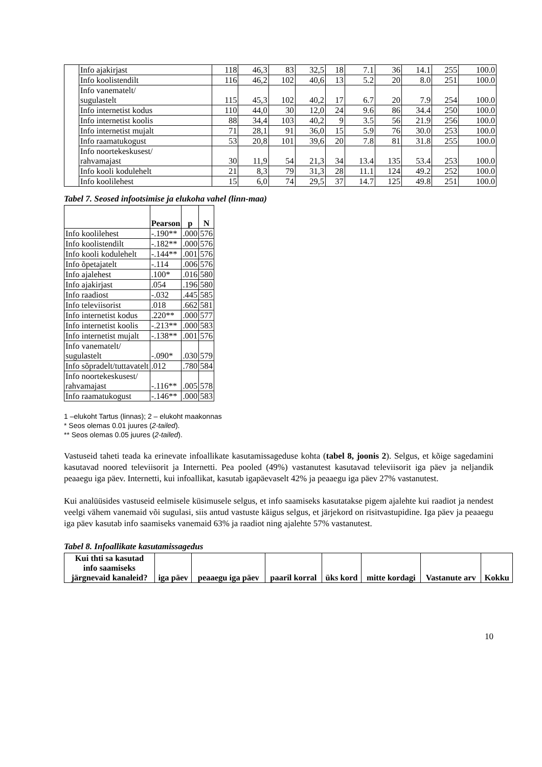| | Info ajakirjast | 118 | 46,3 | 83 | 32,5 | 18 | 7.1 | 36 | 14.1 | 255 | 100.0 |
| | Info koolistendilt | 116 | 46,2 | 102 | 40,6 | 13 | 5.2 | 20 | 8.0 | 251 | 100.0 |
| | Info vanematelt/ sugulastelt | 115 | 45,3 | 102 | 40,2 | 17 | 6.7 | 20 | 7.9 | 254 | 100.0 |
| | Info internetist kodus | 110 | 44,0 | 30 | 12,0 | 24 | 9.6 | 86 | 34.4 | 250 | 100.0 |
| | Info internetist koolis | 88 | 34,4 | 103 | 40,2 | 9 | 3.5 | 56 | 21.9 | 256 | 100.0 |
| | Info internetist mujalt | 71 | 28,1 | 91 | 36,0 | 15 | 5.9 | 76 | 30.0 | 253 | 100.0 |
| | Info raamatukogust | 53 | 20,8 | 101 | 39,6 | 20 | 7.8 | 81 | 31.8 | 255 | 100.0 |
| | Info noortekeskusest/ rahvamajast | 30 | 11,9 | 54 | 21,3 | 34 | 13.4 | 135 | 53.4 | 253 | 100.0 |
| | Info kooli kodulehelt | 21 | 8,3 | 79 | 31,3 | 28 | 11.1 | 124 | 49.2 | 252 | 100.0 |
| | Info koolilehest | 15 | 6,0 | 74 | 29,5 | 37 | 14.7 | 125 | 49.8 | 251 | 100.0 |
Tabel 7. Seosed infootsimise ja elukoha vahel (linn-maa)
| | Pearson | p | N |
| --- | --- | --- | --- |
| Info koolilehest | -.190** | .000 | 576 |
| Info koolistendilt | -.182** | .000 | 576 |
| Info kooli kodulehelt | -.144** | .001 | 576 |
| Info õpetajatelt | -.114 | .006 | 576 |
| Info ajalehest | .100* | .016 | 580 |
| Info ajakirjast | .054 | .196 | 580 |
| Info raadiost | -.032 | .445 | 585 |
| Info televiisorist | .018 | .662 | 581 |
| Info internetist kodus | .220** | .000 | 577 |
| Info internetist koolis | -.213** | .000 | 583 |
| Info internetist mujalt | -.138** | .001 | 576 |
| Info vanematelt/ sugulastelt | -.090* | .030 | 579 |
| Info sõpradelt/tuttavatelt | .012 | .780 | 584 |
| Info noortekeskusest/ rahvamajast | -.116** | .005 | 578 |
| Info raamatukogust | -.146** | .000 | 583 |
1 –elukoht Tartus (linnas); 2 – elukoht maakonnas
* Seos olemas 0.01 juures (2-tailed).
** Seos olemas 0.05 juures (2-tailed).
Vastuseid taheti teada ka erinevate infoallikate kasutamissageduse kohta (tabel 8, joonis 2). Selgus, et kõige sagedamini kasutavad noored televiisorit ja Internetti. Pea pooled (49%) vastanutest kasutavad televiisorit iga päev ja neljandik peaaegu iga päev. Internetti, kui infoallikat, kasutab igapäevaselt 42% ja peaaegu iga päev 27% vastanutest.
Kui analüüsides vastuseid eelmisele küsimusele selgus, et info saamiseks kasutatakse pigem ajalehte kui raadiot ja nendest veelgi vähem vanemaid või sugulasi, siis antud vastuste käigus selgus, et järjekord on risitvastupidine. Iga päev ja peaaegu iga päev kasutab info saamiseks vanemaid 63% ja raadiot ning ajalehte 57% vastanutest.
Tabel 8. Infoallikate kasutamissagedus
| Kui thti sa kasutad info saamiseks järgnevaid kanaleid? | iga päev | peaaegu iga päev | paaril korral | üks kord | mitte kordagi | Vastanute arv | Kokku |
| --- | --- | --- | --- | --- | --- | --- | --- |
10